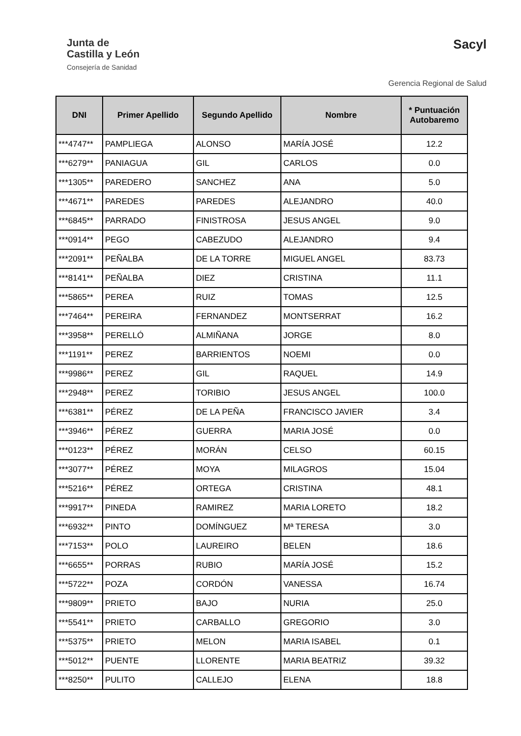Junta de
Castilla y León
Consejería de Sanidad
Sacyl
Gerencia Regional de Salud
| DNI | Primer Apellido | Segundo Apellido | Nombre | * Puntuación Autobaremo |
| --- | --- | --- | --- | --- |
| ***4747** | PAMPLIEGA | ALONSO | MARÍA JOSÉ | 12.2 |
| ***6279** | PANIAGUA | GIL | CARLOS | 0.0 |
| ***1305** | PAREDERO | SANCHEZ | ANA | 5.0 |
| ***4671** | PAREDES | PAREDES | ALEJANDRO | 40.0 |
| ***6845** | PARRADO | FINISTROSA | JESUS ANGEL | 9.0 |
| ***0914** | PEGO | CABEZUDO | ALEJANDRO | 9.4 |
| ***2091** | PEÑALBA | DE LA TORRE | MIGUEL ANGEL | 83.73 |
| ***8141** | PEÑALBA | DIEZ | CRISTINA | 11.1 |
| ***5865** | PEREA | RUIZ | TOMAS | 12.5 |
| ***7464** | PEREIRA | FERNANDEZ | MONTSERRAT | 16.2 |
| ***3958** | PERELLÓ | ALMIÑANA | JORGE | 8.0 |
| ***1191** | PEREZ | BARRIENTOS | NOEMI | 0.0 |
| ***9986** | PEREZ | GIL | RAQUEL | 14.9 |
| ***2948** | PEREZ | TORIBIO | JESUS ANGEL | 100.0 |
| ***6381** | PÉREZ | DE LA PEÑA | FRANCISCO JAVIER | 3.4 |
| ***3946** | PÉREZ | GUERRA | MARIA JOSÉ | 0.0 |
| ***0123** | PÉREZ | MORÁN | CELSO | 60.15 |
| ***3077** | PÉREZ | MOYA | MILAGROS | 15.04 |
| ***5216** | PÉREZ | ORTEGA | CRISTINA | 48.1 |
| ***9917** | PINEDA | RAMIREZ | MARIA LORETO | 18.2 |
| ***6932** | PINTO | DOMÍNGUEZ | Mª TERESA | 3.0 |
| ***7153** | POLO | LAUREIRO | BELEN | 18.6 |
| ***6655** | PORRAS | RUBIO | MARÍA JOSÉ | 15.2 |
| ***5722** | POZA | CORDÓN | VANESSA | 16.74 |
| ***9809** | PRIETO | BAJO | NURIA | 25.0 |
| ***5541** | PRIETO | CARBALLO | GREGORIO | 3.0 |
| ***5375** | PRIETO | MELON | MARIA ISABEL | 0.1 |
| ***5012** | PUENTE | LLORENTE | MARIA BEATRIZ | 39.32 |
| ***8250** | PULITO | CALLEJO | ELENA | 18.8 |